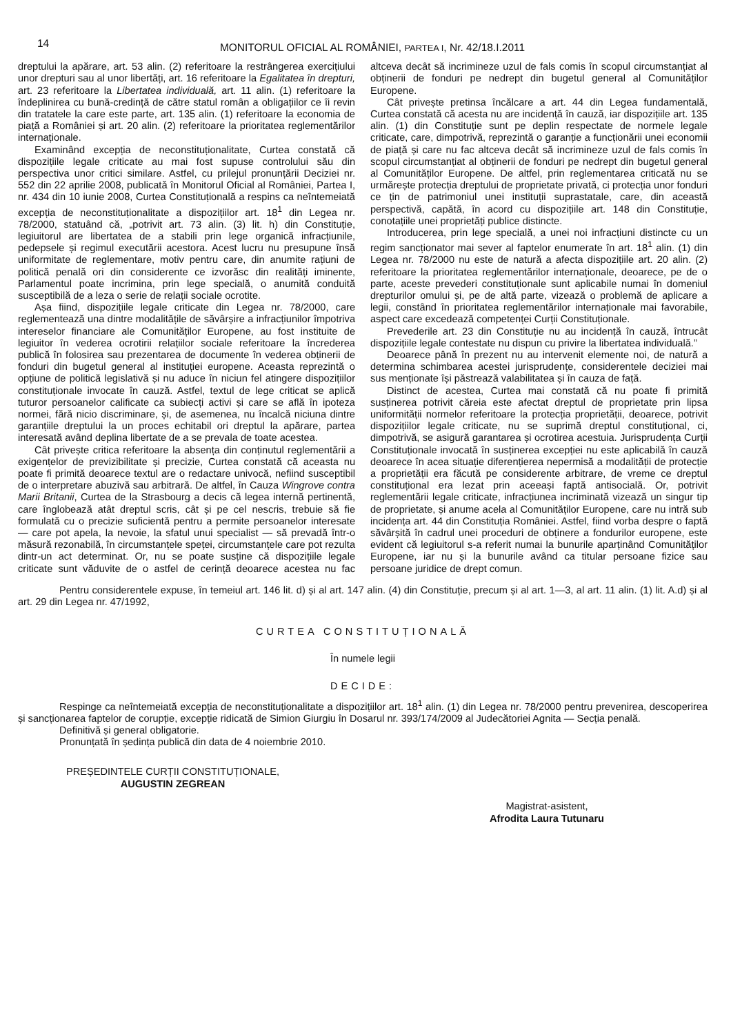14
MONITORUL OFICIAL AL ROMÂNIEI, PARTEA I, Nr. 42/18.I.2011
dreptului la apărare, art. 53 alin. (2) referitoare la restrângerea exercițiului unor drepturi sau al unor libertăți, art. 16 referitoare la Egalitatea în drepturi, art. 23 referitoare la Libertatea individuală, art. 11 alin. (1) referitoare la îndeplinirea cu bună-credință de către statul român a obligațiilor ce îi revin din tratatele la care este parte, art. 135 alin. (1) referitoare la economia de piață a României și art. 20 alin. (2) referitoare la prioritatea reglementărilor internaționale.
Examinând excepția de neconstituționalitate, Curtea constată că dispozițiile legale criticate au mai fost supuse controlului său din perspectiva unor critici similare. Astfel, cu prilejul pronunțării Deciziei nr. 552 din 22 aprilie 2008, publicată în Monitorul Oficial al României, Partea I, nr. 434 din 10 iunie 2008, Curtea Constituțională a respins ca neîntemeiată excepția de neconstituționalitate a dispozițiilor art. 18<sup>1</sup> din Legea nr. 78/2000, statuând că, „potrivit art. 73 alin. (3) lit. h) din Constituție, legiuitorul are libertatea de a stabili prin lege organică infracțiunile, pedepsele și regimul executării acestora. Acest lucru nu presupune însă uniformitate de reglementare, motiv pentru care, din anumite rațiuni de politică penală ori din considerente ce izvorăsc din realități iminente, Parlamentul poate incrimina, prin lege specială, o anumită conduită susceptibilă de a leza o serie de relații sociale ocrotite.
Așa fiind, dispozițiile legale criticate din Legea nr. 78/2000, care reglementează una dintre modalitățile de săvârșire a infracțiunilor împotriva intereselor financiare ale Comunităților Europene, au fost instituite de legiuitor în vederea ocrotirii relațiilor sociale referitoare la încrederea publică în folosirea sau prezentarea de documente în vederea obținerii de fonduri din bugetul general al instituției europene. Aceasta reprezintă o opțiune de politică legislativă și nu aduce în niciun fel atingere dispozițiilor constituționale invocate în cauză. Astfel, textul de lege criticat se aplică tuturor persoanelor calificate ca subiecți activi și care se află în ipoteza normei, fără nicio discriminare, și, de asemenea, nu încalcă niciuna dintre garanțiile dreptului la un proces echitabil ori dreptul la apărare, partea interesată având deplina libertate de a se prevala de toate acestea.
Cât privește critica referitoare la absența din conținutul reglementării a exigențelor de previzibilitate și precizie, Curtea constată că aceasta nu poate fi primită deoarece textul are o redactare univocă, nefiind susceptibil de o interpretare abuzivă sau arbitrară. De altfel, în Cauza Wingrove contra Marii Britanii, Curtea de la Strasbourg a decis că legea internă pertinentă, care înglobează atât dreptul scris, cât și pe cel nescris, trebuie să fie formulată cu o precizie suficientă pentru a permite persoanelor interesate — care pot apela, la nevoie, la sfatul unui specialist — să prevadă într-o măsură rezonabilă, în circumstanțele speței, circumstanțele care pot rezulta dintr-un act determinat. Or, nu se poate susține că dispozițiile legale criticate sunt văduvite de o astfel de cerință deoarece acestea nu fac altceva decât să incrimineze uzul de fals comis în scopul circumstanțiat al obținerii de fonduri pe nedrept din bugetul general al Comunităților Europene.
Cât privește pretinsa încălcare a art. 44 din Legea fundamentală, Curtea constată că acesta nu are incidență în cauză, iar dispozițiile art. 135 alin. (1) din Constituție sunt pe deplin respectate de normele legale criticate, care, dimpotrivă, reprezintă o garanție a funcționării unei economii de piață și care nu fac altceva decât să incrimineze uzul de fals comis în scopul circumstanțiat al obținerii de fonduri pe nedrept din bugetul general al Comunităților Europene. De altfel, prin reglementarea criticată nu se urmărește protecția dreptului de proprietate privată, ci protecția unor fonduri ce țin de patrimoniul unei instituții suprastatale, care, din această perspectivă, capătă, în acord cu dispozițiile art. 148 din Constituție, conotațiile unei proprietăți publice distincte.
Introducerea, prin lege specială, a unei noi infracțiuni distincte cu un regim sancționator mai sever al faptelor enumerate în art. 18<sup>1</sup> alin. (1) din Legea nr. 78/2000 nu este de natură a afecta dispozițiile art. 20 alin. (2) referitoare la prioritatea reglementărilor internaționale, deoarece, pe de o parte, aceste prevederi constituționale sunt aplicabile numai în domeniul drepturilor omului și, pe de altă parte, vizează o problemă de aplicare a legii, constând în prioritatea reglementărilor internaționale mai favorabile, aspect care excedează competenței Curții Constituționale.
Prevederile art. 23 din Constituție nu au incidență în cauză, întrucât dispozițiile legale contestate nu dispun cu privire la libertatea individuală.”
Deoarece până în prezent nu au intervenit elemente noi, de natură a determina schimbarea acestei jurisprudențe, considerentele deciziei mai sus menționate își păstrează valabilitatea și în cauza de față.
Distinct de acestea, Curtea mai constată că nu poate fi primită susținerea potrivit căreia este afectat dreptul de proprietate prin lipsa uniformității normelor referitoare la protecția proprietății, deoarece, potrivit dispozițiilor legale criticate, nu se suprimă dreptul constituțional, ci, dimpotrivă, se asigură garantarea și ocrotirea acestuia. Jurisprudența Curții Constituționale invocată în susținerea excepției nu este aplicabilă în cauză deoarece în acea situație diferențierea nepermisă a modalității de protecție a proprietății era făcută pe considerente arbitrare, de vreme ce dreptul constituțional era lezat prin aceeași faptă antisocială. Or, potrivit reglementării legale criticate, infracțiunea incriminată vizează un singur tip de proprietate, și anume acela al Comunităților Europene, care nu intră sub incidența art. 44 din Constituția României. Astfel, fiind vorba despre o faptă săvârșită în cadrul unei proceduri de obținere a fondurilor europene, este evident că legiuitorul s-a referit numai la bunurile aparținând Comunităților Europene, iar nu și la bunurile având ca titular persoane fizice sau persoane juridice de drept comun.
Pentru considerentele expuse, în temeiul art. 146 lit. d) și al art. 147 alin. (4) din Constituție, precum și al art. 1—3, al art. 11 alin. (1) lit. A.d) și al art. 29 din Legea nr. 47/1992,
CURTEA CONSTITUȚIONALĂ
În numele legii
DECIDE:
Respinge ca neîntemeiată excepția de neconstituționalitate a dispozițiilor art. 18<sup>1</sup> alin. (1) din Legea nr. 78/2000 pentru prevenirea, descoperirea și sancționarea faptelor de corupție, excepție ridicată de Simion Giurgiu în Dosarul nr. 393/174/2009 al Judecătoriei Agnita — Secția penală.
Definitivă și general obligatorie.
Pronunțată în ședința publică din data de 4 noiembrie 2010.
PREȘEDINTELE CURȚII CONSTITUȚIONALE,
AUGUSTIN ZEGREAN
Magistrat-asistent,
Afrodita Laura Tutunaru